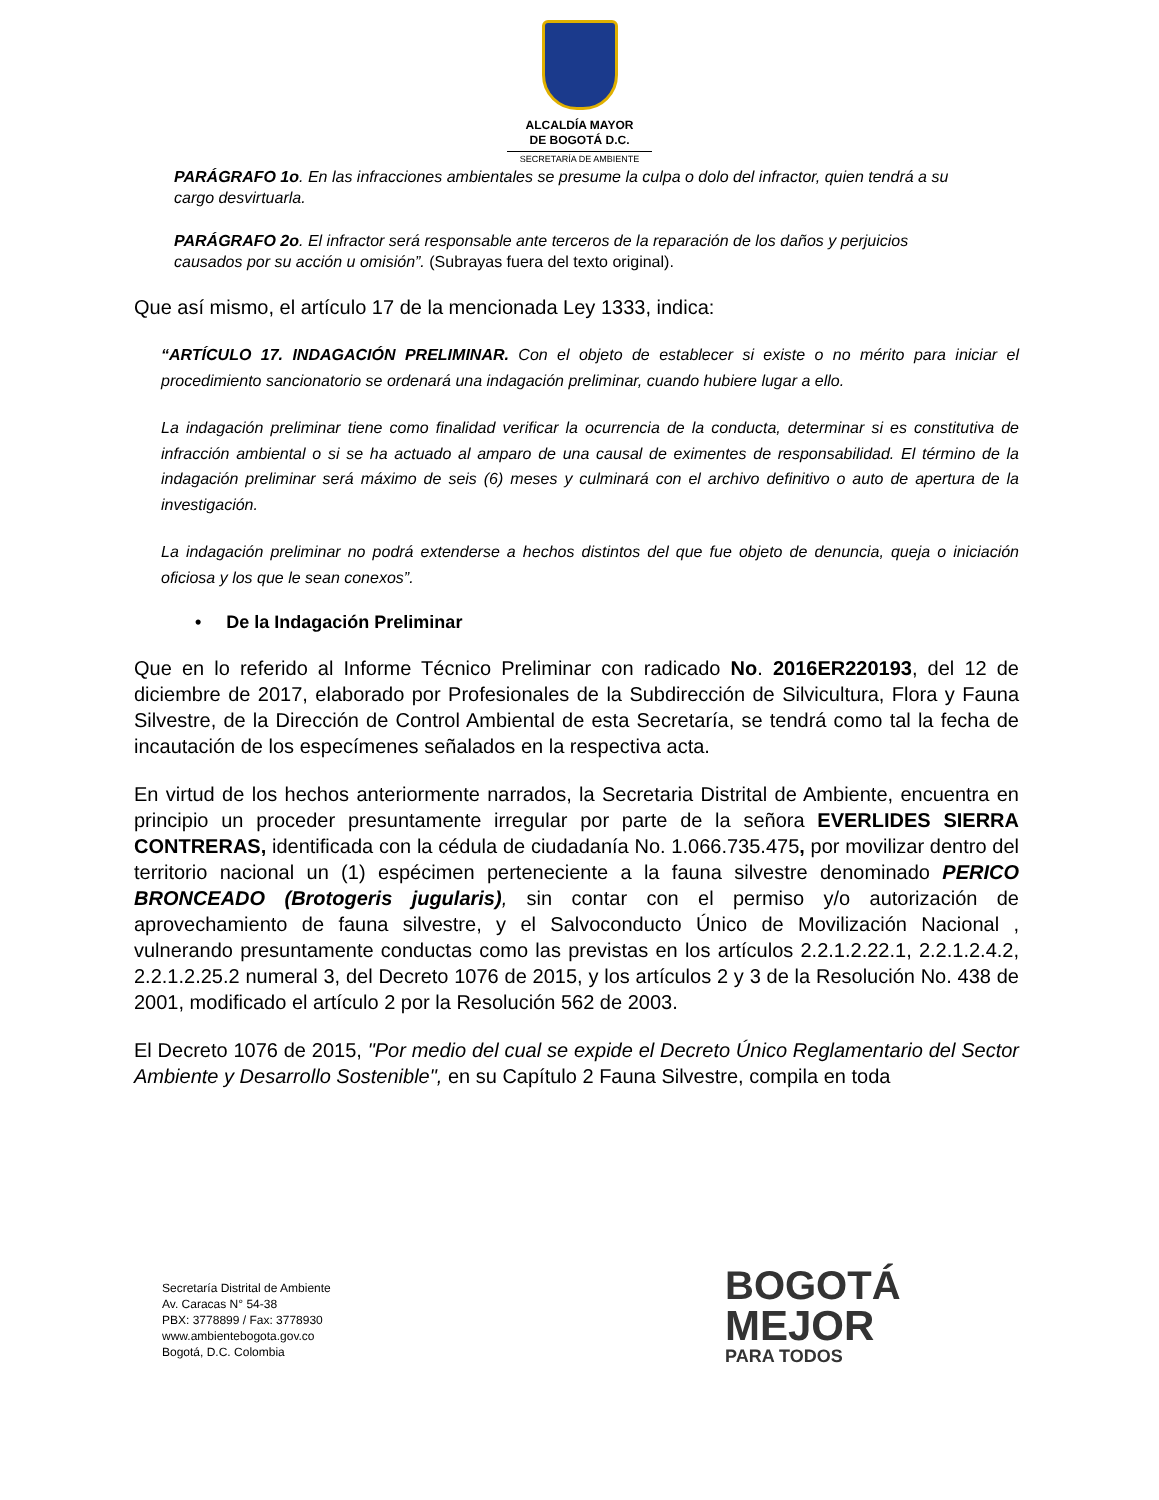ALCALDÍA MAYOR
DE BOGOTÁ D.C.
SECRETARÍA DE AMBIENTE
PARÁGRAFO 1o. En las infracciones ambientales se presume la culpa o dolo del infractor, quien tendrá a su cargo desvirtuarla.
PARÁGRAFO 2o. El infractor será responsable ante terceros de la reparación de los daños y perjuicios causados por su acción u omisión”. (Subrayas fuera del texto original).
Que así mismo, el artículo 17 de la mencionada Ley 1333, indica:
“ARTÍCULO 17. INDAGACIÓN PRELIMINAR. Con el objeto de establecer si existe o no mérito para iniciar el procedimiento sancionatorio se ordenará una indagación preliminar, cuando hubiere lugar a ello.
La indagación preliminar tiene como finalidad verificar la ocurrencia de la conducta, determinar si es constitutiva de infracción ambiental o si se ha actuado al amparo de una causal de eximentes de responsabilidad. El término de la indagación preliminar será máximo de seis (6) meses y culminará con el archivo definitivo o auto de apertura de la investigación.
La indagación preliminar no podrá extenderse a hechos distintos del que fue objeto de denuncia, queja o iniciación oficiosa y los que le sean conexos”.
• De la Indagación Preliminar
Que en lo referido al Informe Técnico Preliminar con radicado No. 2016ER220193, del 12 de diciembre de 2017, elaborado por Profesionales de la Subdirección de Silvicultura, Flora y Fauna Silvestre, de la Dirección de Control Ambiental de esta Secretaría, se tendrá como tal la fecha de incautación de los especímenes señalados en la respectiva acta.
En virtud de los hechos anteriormente narrados, la Secretaria Distrital de Ambiente, encuentra en principio un proceder presuntamente irregular por parte de la señora EVERLIDES SIERRA CONTRERAS, identificada con la cédula de ciudadanía No. 1.066.735.475, por movilizar dentro del territorio nacional un (1) espécimen perteneciente a la fauna silvestre denominado PERICO BRONCEADO (Brotogeris jugularis), sin contar con el permiso y/o autorización de aprovechamiento de fauna silvestre, y el Salvoconducto Único de Movilización Nacional , vulnerando presuntamente conductas como las previstas en los artículos 2.2.1.2.22.1, 2.2.1.2.4.2, 2.2.1.2.25.2 numeral 3, del Decreto 1076 de 2015, y los artículos 2 y 3 de la Resolución No. 438 de 2001, modificado el artículo 2 por la Resolución 562 de 2003.
El Decreto 1076 de 2015, "Por medio del cual se expide el Decreto Único Reglamentario del Sector Ambiente y Desarrollo Sostenible", en su Capítulo 2 Fauna Silvestre, compila en toda
Secretaría Distrital de Ambiente
Av. Caracas N° 54-38
PBX: 3778899 / Fax: 3778930
www.ambientebogota.gov.co
Bogotá, D.C. Colombia
BOGOTÁ
MEJOR
PARA TODOS